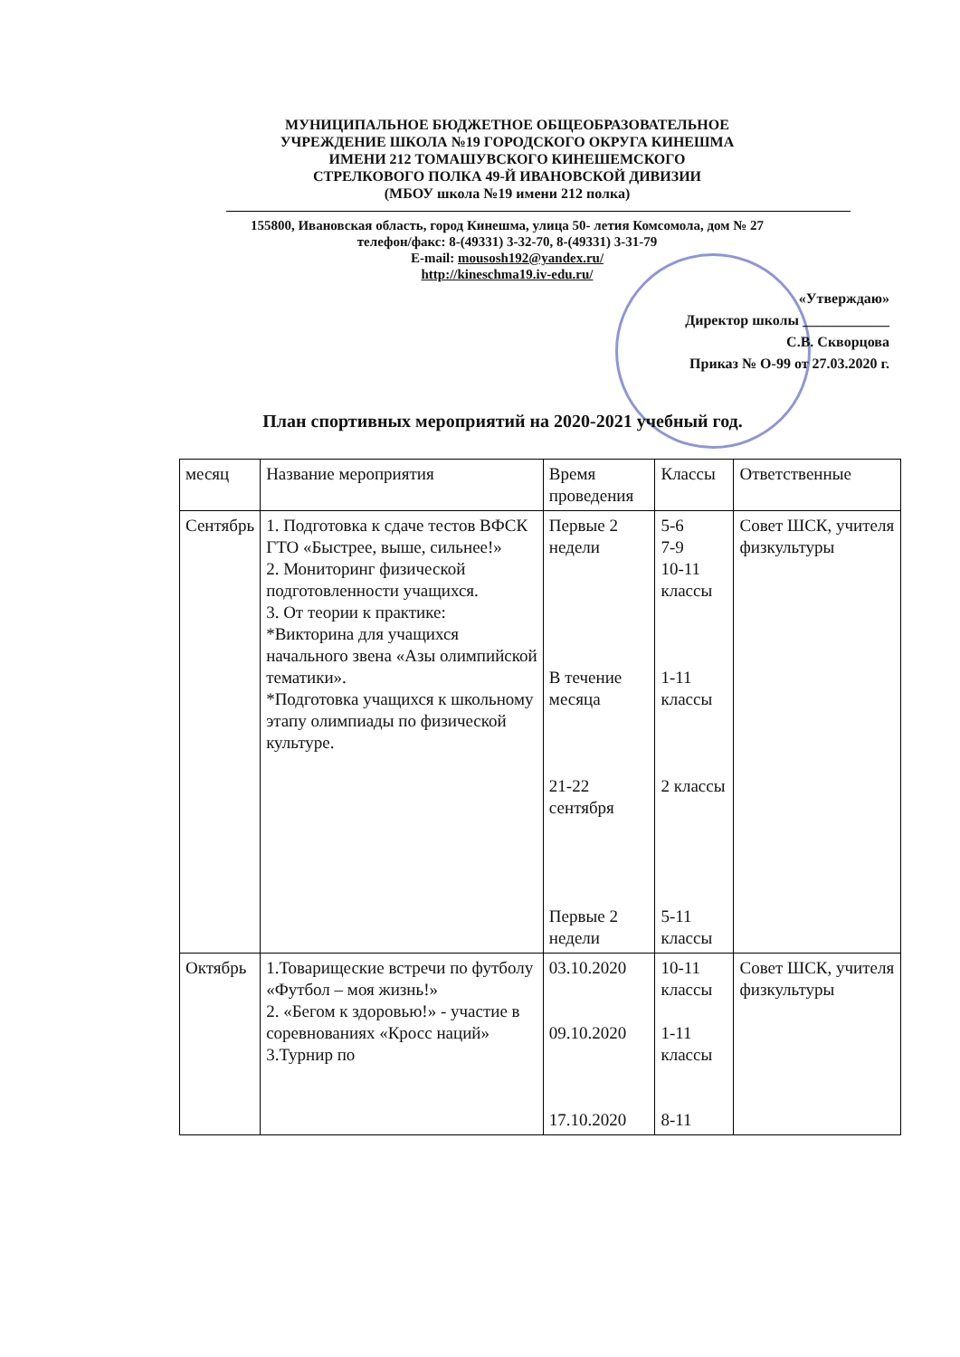МУНИЦИПАЛЬНОЕ БЮДЖЕТНОЕ ОБЩЕОБРАЗОВАТЕЛЬНОЕ
УЧРЕЖДЕНИЕ ШКОЛА №19 ГОРОДСКОГО ОКРУГА КИНЕШМА
ИМЕНИ 212 ТОМАШУВСКОГО КИНЕШЕМСКОГО
СТРЕЛКОВОГО ПОЛКА 49-Й ИВАНОВСКОЙ ДИВИЗИИ
(МБОУ школа №19 имени 212 полка)
155800, Ивановская область, город Кинешма, улица 50- летия Комсомола, дом № 27
телефон/факс: 8-(49331) 3-32-70, 8-(49331) 3-31-79
E-mail: mousosh192@yandex.ru/
http://kineschma19.iv-edu.ru/
«Утверждаю»
Директор школы ____________
С.В. Скворцова
Приказ № О-99 от 27.03.2020 г.
План спортивных мероприятий на 2020-2021 учебный год.
| месяц | Название мероприятия | Время проведения | Классы | Ответственные |
| Сентябрь | 1. Подготовка к сдаче тестов ВФСК ГТО «Быстрее, выше, сильнее!» 2. Мониторинг физической подготовленности учащихся. 3. От теории к практике: *Викторина для учащихся начального звена «Азы олимпийской тематики». *Подготовка учащихся к школьному этапу олимпиады по физической культуре. | Первые 2 недели В течение месяца 21-22 сентября Первые 2 недели | 5-6 7-9 10-11 классы 1-11 классы 2 классы 5-11 классы | Совет ШСК, учителя физкультуры |
| Октябрь | 1.Товарищеские встречи по футболу «Футбол – моя жизнь!» 2. «Бегом к здоровью!» - участие в соревнованиях «Кросс наций» 3.Турнир по | 03.10.2020 09.10.2020 17.10.2020 | 10-11 классы 1-11 классы 8-11 | Совет ШСК, учителя физкультуры |